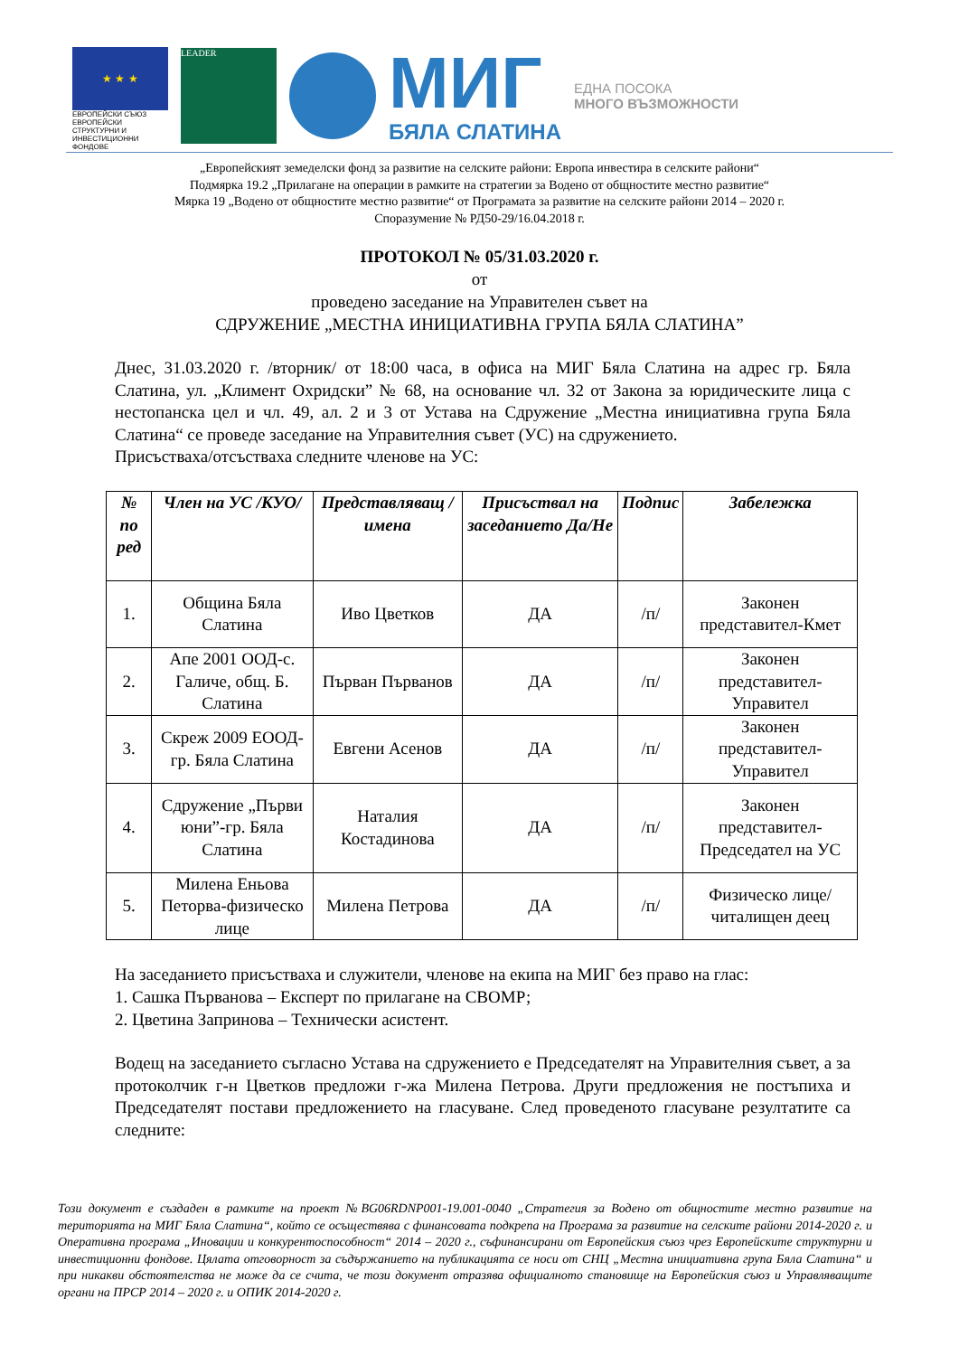★ ★ ★
ЕВРОПЕЙСКИ СЪЮЗ
ЕВРОПЕЙСКИ СТРУКТУРНИ И ИНВЕСТИЦИОННИ ФОНДОВЕ
LEADER
МИГ
БЯЛА СЛАТИНА
ЕДНА ПОСОКА
МНОГО ВЪЗМОЖНОСТИ
„Европейският земеделски фонд за развитие на селските райони: Европа инвестира в селските райони“
Подмярка 19.2 „Прилагане на операции в рамките на стратегии за Водено от общностите местно развитие“
Мярка 19 „Водено от общностите местно развитие“ от Програмата за развитие на селските райони 2014 – 2020 г.
Споразумение № РД50-29/16.04.2018 г.
ПРОТОКОЛ № 05/31.03.2020 г.
от
проведено заседание на Управителен съвет на
СДРУЖЕНИЕ „МЕСТНА ИНИЦИАТИВНА ГРУПА БЯЛА СЛАТИНА”
Днес, 31.03.2020 г. /вторник/ от 18:00 часа, в офиса на МИГ Бяла Слатина на адрес гр. Бяла Слатина, ул. „Климент Охридски” № 68, на основание чл. 32 от Закона за юридическите лица с нестопанска цел и чл. 49, ал. 2 и 3 от Устава на Сдружение „Местна инициативна група Бяла Слатина“ се проведе заседание на Управителния съвет (УС) на сдружението.
Присъстваха/отсъстваха следните членове на УС:
| № по ред | Член на УС /КУО/ | Представляващ / имена | Присъствал на заседанието Да/Не | Подпис | Забележка |
| --- | --- | --- | --- | --- | --- |
| 1. | Община Бяла Слатина | Иво Цветков | ДА | /п/ | Законен представител-Кмет |
| 2. | Апе 2001 ООД-с. Галиче, общ. Б. Слатина | Първан Първанов | ДА | /п/ | Законен представител-Управител |
| 3. | Скреж 2009 ЕООД-гр. Бяла Слатина | Евгени Асенов | ДА | /п/ | Законен представител-Управител |
| 4. | Сдружение „Първи юни”-гр. Бяла Слатина | Наталия Костадинова | ДА | /п/ | Законен представител-Председател на УС |
| 5. | Милена Еньова Петорва-физическо лице | Милена Петрова | ДА | /п/ | Физическо лице/читалищен деец |
На заседанието присъстваха и служители, членове на екипа на МИГ без право на глас:
1. Сашка Първанова – Експерт по прилагане на СВОМР;
2. Цветина Запринова – Технически асистент.
Водещ на заседанието съгласно Устава на сдружението е Председателят на Управителния съвет, а за протоколчик г-н Цветков предложи г-жа Милена Петрова. Други предложения не постъпиха и Председателят постави предложението на гласуване. След проведеното гласуване резултатите са следните:
Този документ е създаден в рамките на проект №BG06RDNP001-19.001-0040 „Стратегия за Водено от общностите местно развитие на територията на МИГ Бяла Слатина“, който се осъществява с финансовата подкрепа на Програма за развитие на селските райони 2014-2020 г. и Оперативна програма „Иновации и конкурентоспособност“ 2014 – 2020 г., съфинансирани от Европейския съюз чрез Европейските структурни и инвестиционни фондове. Цялата отговорност за съдържанието на публикацията се носи от СНЦ „Местна инициативна група Бяла Слатина“ и при никакви обстоятелства не може да се счита, че този документ отразява официалното становище на Европейския съюз и Управляващите органи на ПРСР 2014 – 2020 г. и ОПИК 2014-2020 г.